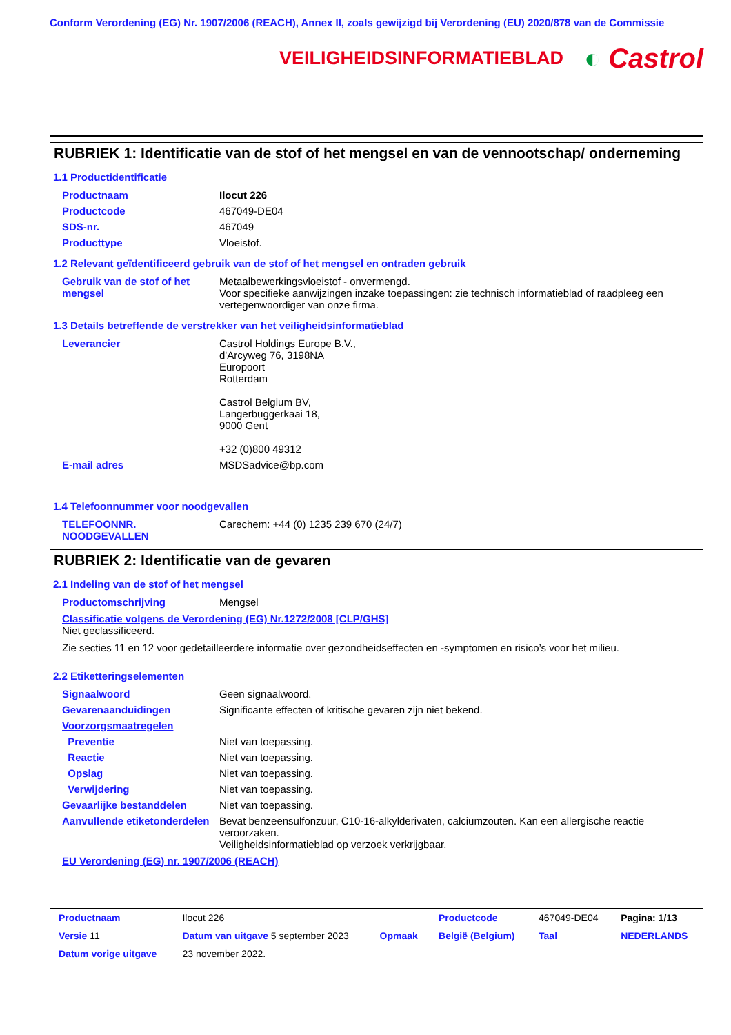Conform Verordening (EG) Nr. 1907/2006 (REACH), Annex II, zoals gewijzigd bij Verordening (EU) 2020/878 van de Commissie
VEILIGHEIDSINFORMATIEBLAD
◐ Castrol
RUBRIEK 1: Identificatie van de stof of het mengsel en van de vennootschap/ onderneming
1.1 Productidentificatie
| Productnaam | Ilocut 226 |
| Productcode | 467049-DE04 |
| SDS-nr. | 467049 |
| Producttype | Vloeistof. |
1.2 Relevant geïdentificeerd gebruik van de stof of het mengsel en ontraden gebruik
| Gebruik van de stof of het mengsel | Metaalbewerkingsvloeistof - onvermengd. Voor specifieke aanwijzingen inzake toepassingen: zie technisch informatieblad of raadpleeg een vertegenwoordiger van onze firma. |
1.3 Details betreffende de verstrekker van het veiligheidsinformatieblad
| Leverancier | Castrol Holdings Europe B.V., d'Arcyweg 76, 3198NA Europoort Rotterdam Castrol Belgium BV, Langerbuggerkaai 18, 9000 Gent +32 (0)800 49312 |
| E-mail adres | MSDSadvice@bp.com |
1.4 Telefoonnummer voor noodgevallen
| TELEFOONNR. NOODGEVALLEN | Carechem: +44 (0) 1235 239 670 (24/7) |
RUBRIEK 2: Identificatie van de gevaren
2.1 Indeling van de stof of het mengsel
| Productomschrijving | Mengsel |
Classificatie volgens de Verordening (EG) Nr.1272/2008 [CLP/GHS]
Niet geclassificeerd.
Zie secties 11 en 12 voor gedetailleerdere informatie over gezondheidseffecten en -symptomen en risico’s voor het milieu.
2.2 Etiketteringselementen
| Signaalwoord | Geen signaalwoord. |
| Gevarenaanduidingen | Significante effecten of kritische gevaren zijn niet bekend. |
| Voorzorgsmaatregelen | |
| Preventie | Niet van toepassing. |
| Reactie | Niet van toepassing. |
| Opslag | Niet van toepassing. |
| Verwijdering | Niet van toepassing. |
| Gevaarlijke bestanddelen | Niet van toepassing. |
| Aanvullende etiketonderdelen | Bevat benzeensulfonzuur, C10-16-alkylderivaten, calciumzouten. Kan een allergische reactie veroorzaken. Veiligheidsinformatieblad op verzoek verkrijgbaar. |
EU Verordening (EG) nr. 1907/2006 (REACH)
| Productnaam | Ilocut 226 | | Productcode | 467049-DE04 | Pagina: 1/13 |
| Versie 11 | Datum van uitgave 5 september 2023 | Opmaak | België (Belgium) | Taal | NEDERLANDS |
| Datum vorige uitgave | 23 november 2022. | | | | |